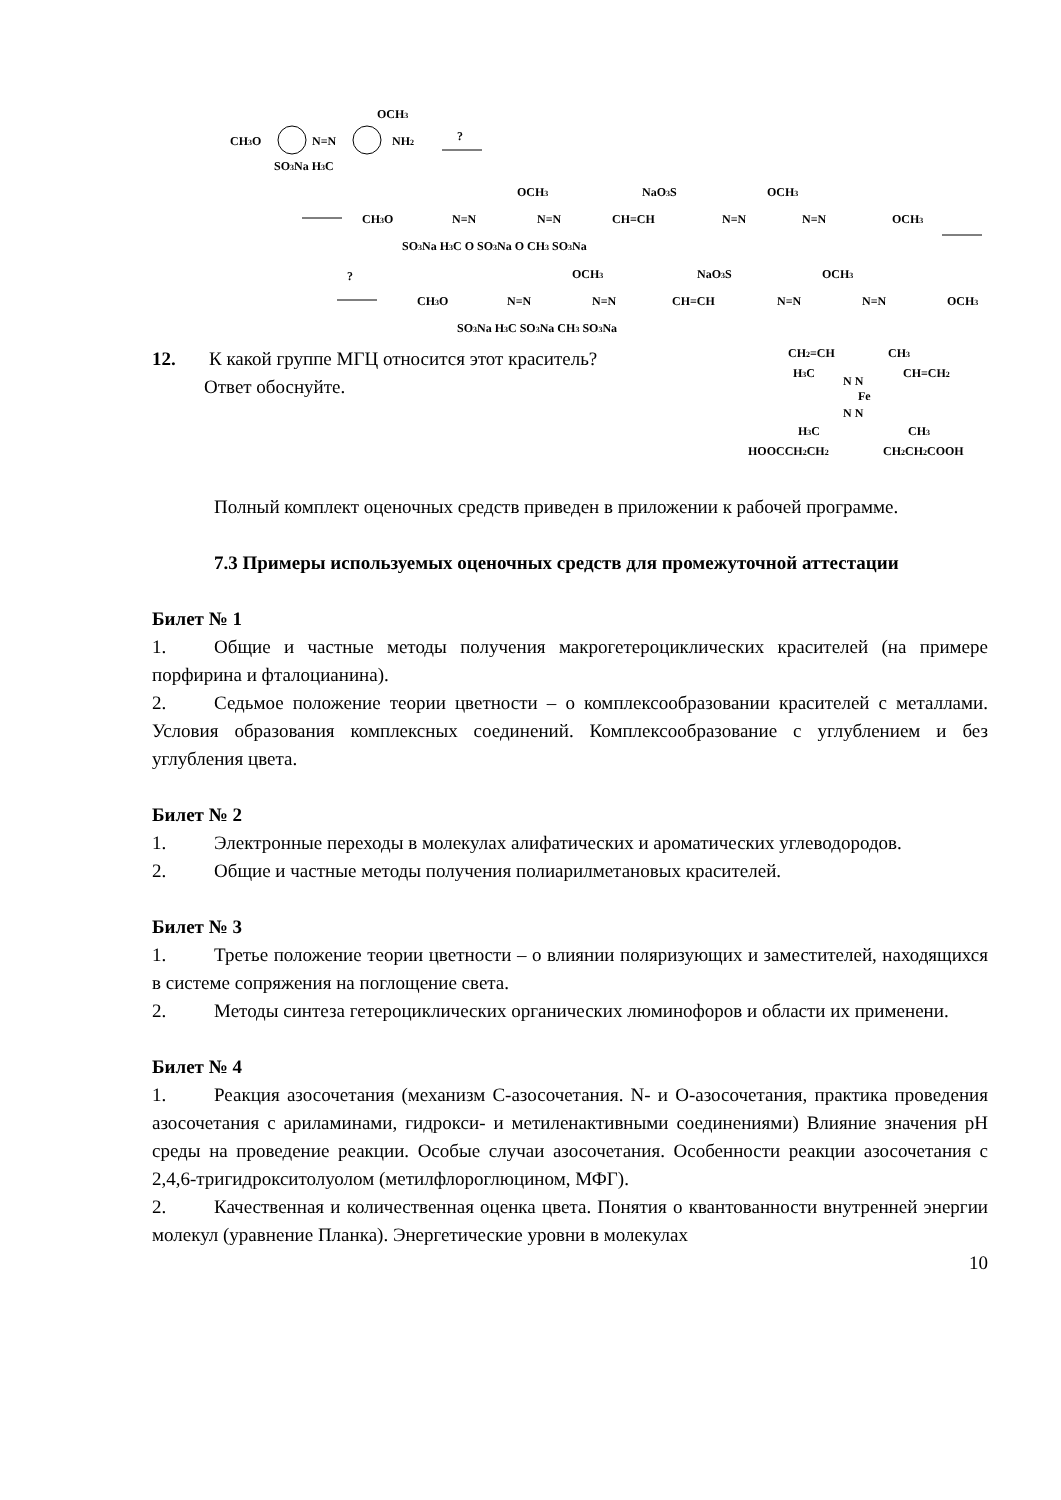CH3O
N=N
NH2
OCH3
SO3Na H3C
?
CH3O
N=N
N=N
CH=CH
N=N
N=N
OCH3
OCH3
NaO3S
OCH3
SO3Na H3C O SO3Na O CH3 SO3Na
?
CH3O
N=N
N=N
CH=CH
N=N
N=N
OCH3
OCH3
NaO3S
OCH3
SO3Na H3C SO3Na CH3 SO3Na
12. К какой группе МГЦ относится этот краситель?
Ответ обоснуйте.
CH2=CH
CH3
H3C
CH=CH2
N N
Fe
N N
H3C
CH3
HOOCCH2CH2
CH2CH2COOH
Полный комплект оценочных средств приведен в приложении к рабочей программе.
7.3 Примеры используемых оценочных средств для промежуточной аттестации
Билет № 1
1. Общие и частные методы получения макрогетероциклических красителей (на примере порфирина и фталоцианина).
2. Седьмое положение теории цветности – о комплексообразовании красителей с металлами. Условия образования комплексных соединений. Комплексообразование с углублением и без углубления цвета.
Билет № 2
1. Электронные переходы в молекулах алифатических и ароматических углеводородов.
2. Общие и частные методы получения полиарилметановых красителей.
Билет № 3
1. Третье положение теории цветности – о влиянии поляризующих и заместителей, находящихся в системе сопряжения на поглощение света.
2. Методы синтеза гетероциклических органических люминофоров и области их применени.
Билет № 4
1. Реакция азосочетания (механизм С-азосочетания. N- и О-азосочетания, практика проведения азосочетания с ариламинами, гидрокси- и метиленактивными соединениями) Влияние значения рН среды на проведение реакции. Особые случаи азосочетания. Особенности реакции азосочетания с 2,4,6-тригидрокситолуолом (метилфлороглюцином, МФГ).
2. Качественная и количественная оценка цвета. Понятия о квантованности внутренней энергии молекул (уравнение Планка). Энергетические уровни в молекулах
10